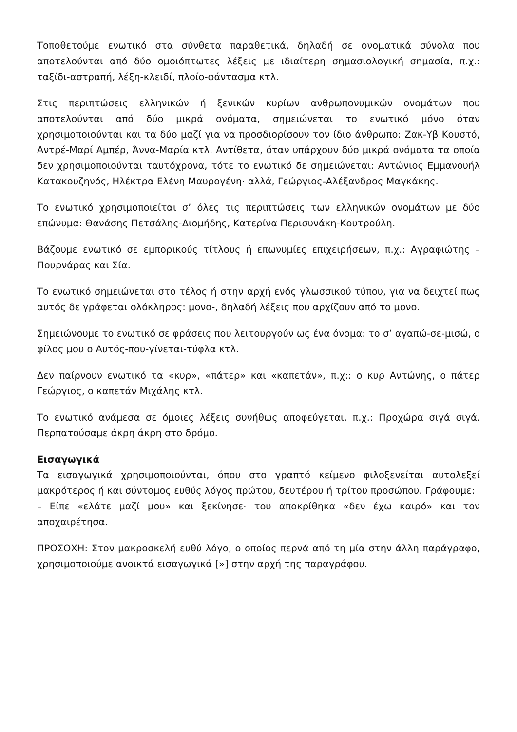Τοποθετούμε ενωτικό στα σύνθετα παραθετικά, δηλαδή σε ονοματικά σύνολα που αποτελούνται από δύο ομοιόπτωτες λέξεις με ιδιαίτερη σημασιολογική σημασία, π.χ.: ταξίδι-αστραπή, λέξη-κλειδί, πλοίο-φάντασμα κτλ.
Στις περιπτώσεις ελληνικών ή ξενικών κυρίων ανθρωπονυμικών ονομάτων που αποτελούνται από δύο μικρά ονόματα, σημειώνεται το ενωτικό μόνο όταν χρησιμοποιούνται και τα δύο μαζί για να προσδιορίσουν τον ίδιο άνθρωπο: Ζακ-Υβ Κουστό, Αντρέ-Μαρί Αμπέρ, Άννα-Μαρία κτλ. Αντίθετα, όταν υπάρχουν δύο μικρά ονόματα τα οποία δεν χρησιμοποιούνται ταυτόχρονα, τότε το ενωτικό δε σημειώνεται: Αντώνιος Εμμανουήλ Κατακουζηνός, Ηλέκτρα Ελένη Μαυρογένη· αλλά, Γεώργιος-Αλέξανδρος Μαγκάκης.
Το ενωτικό χρησιμοποιείται σ’ όλες τις περιπτώσεις των ελληνικών ονομάτων με δύο επώνυμα: Θανάσης Πετσάλης-Διομήδης, Κατερίνα Περισυνάκη-Κουτρούλη.
Βάζουμε ενωτικό σε εμπορικούς τίτλους ή επωνυμίες επιχειρήσεων, π.χ.: Αγραφιώτης – Πουρνάρας και Σία.
Το ενωτικό σημειώνεται στο τέλος ή στην αρχή ενός γλωσσικού τύπου, για να δειχτεί πως αυτός δε γράφεται ολόκληρος: μονο-, δηλαδή λέξεις που αρχίζουν από το μονο.
Σημειώνουμε το ενωτικό σε φράσεις που λειτουργούν ως ένα όνομα: το σ’ αγαπώ-σε-μισώ, ο φίλος μου ο Αυτός-που-γίνεται-τύφλα κτλ.
Δεν παίρνουν ενωτικό τα «κυρ», «πάτερ» και «καπετάν», π.χ:: ο κυρ Αντώνης, ο πάτερ Γεώργιος, ο καπετάν Μιχάλης κτλ.
Το ενωτικό ανάμεσα σε όμοιες λέξεις συνήθως αποφεύγεται, π.χ.: Προχώρα σιγά σιγά. Περπατούσαμε άκρη άκρη στο δρόμο.
Εισαγωγικά
Τα εισαγωγικά χρησιμοποιούνται, όπου στο γραπτό κείμενο φιλοξενείται αυτολεξεί μακρότερος ή και σύντομος ευθύς λόγος πρώτου, δευτέρου ή τρίτου προσώπου. Γράφουμε:
– Είπε «ελάτε μαζί μου» και ξεκίνησε· του αποκρίθηκα «δεν έχω καιρό» και τον αποχαιρέτησα.
ΠΡΟΣΟΧΗ: Στον μακροσκελή ευθύ λόγο, ο οποίος περνά από τη μία στην άλλη παράγραφο, χρησιμοποιούμε ανοικτά εισαγωγικά [»] στην αρχή της παραγράφου.